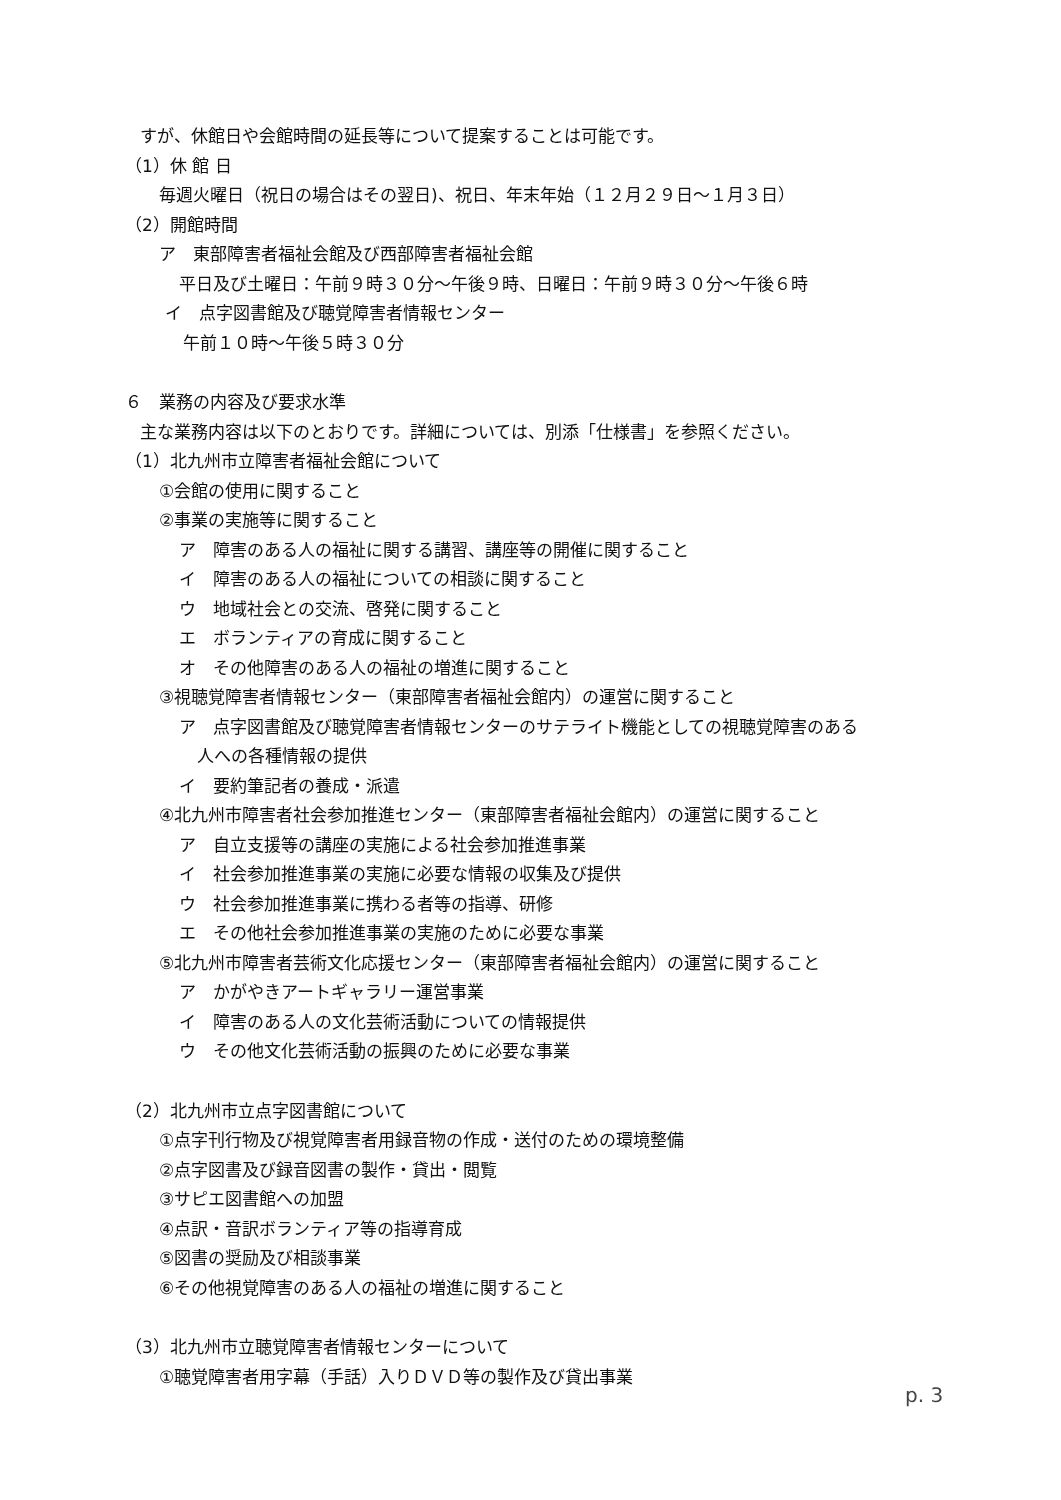すが、休館日や会館時間の延長等について提案することは可能です。
（1）休 館 日
毎週火曜日（祝日の場合はその翌日)、祝日、年末年始（１２月２９日～１月３日）
（2）開館時間
ア　東部障害者福祉会館及び西部障害者福祉会館
平日及び土曜日：午前９時３０分～午後９時、日曜日：午前９時３０分～午後６時
イ　点字図書館及び聴覚障害者情報センター
午前１０時～午後５時３０分
６　業務の内容及び要求水準
主な業務内容は以下のとおりです。詳細については、別添「仕様書」を参照ください。
（1）北九州市立障害者福祉会館について
①会館の使用に関すること
②事業の実施等に関すること
ア　障害のある人の福祉に関する講習、講座等の開催に関すること
イ　障害のある人の福祉についての相談に関すること
ウ　地域社会との交流、啓発に関すること
エ　ボランティアの育成に関すること
オ　その他障害のある人の福祉の増進に関すること
③視聴覚障害者情報センター（東部障害者福祉会館内）の運営に関すること
ア　点字図書館及び聴覚障害者情報センターのサテライト機能としての視聴覚障害のある
人への各種情報の提供
イ　要約筆記者の養成・派遣
④北九州市障害者社会参加推進センター（東部障害者福祉会館内）の運営に関すること
ア　自立支援等の講座の実施による社会参加推進事業
イ　社会参加推進事業の実施に必要な情報の収集及び提供
ウ　社会参加推進事業に携わる者等の指導、研修
エ　その他社会参加推進事業の実施のために必要な事業
⑤北九州市障害者芸術文化応援センター（東部障害者福祉会館内）の運営に関すること
ア　かがやきアートギャラリー運営事業
イ　障害のある人の文化芸術活動についての情報提供
ウ　その他文化芸術活動の振興のために必要な事業
（2）北九州市立点字図書館について
①点字刊行物及び視覚障害者用録音物の作成・送付のための環境整備
②点字図書及び録音図書の製作・貸出・閲覧
③サピエ図書館への加盟
④点訳・音訳ボランティア等の指導育成
⑤図書の奨励及び相談事業
⑥その他視覚障害のある人の福祉の増進に関すること
（3）北九州市立聴覚障害者情報センターについて
①聴覚障害者用字幕（手話）入りＤＶＤ等の製作及び貸出事業
p. 3